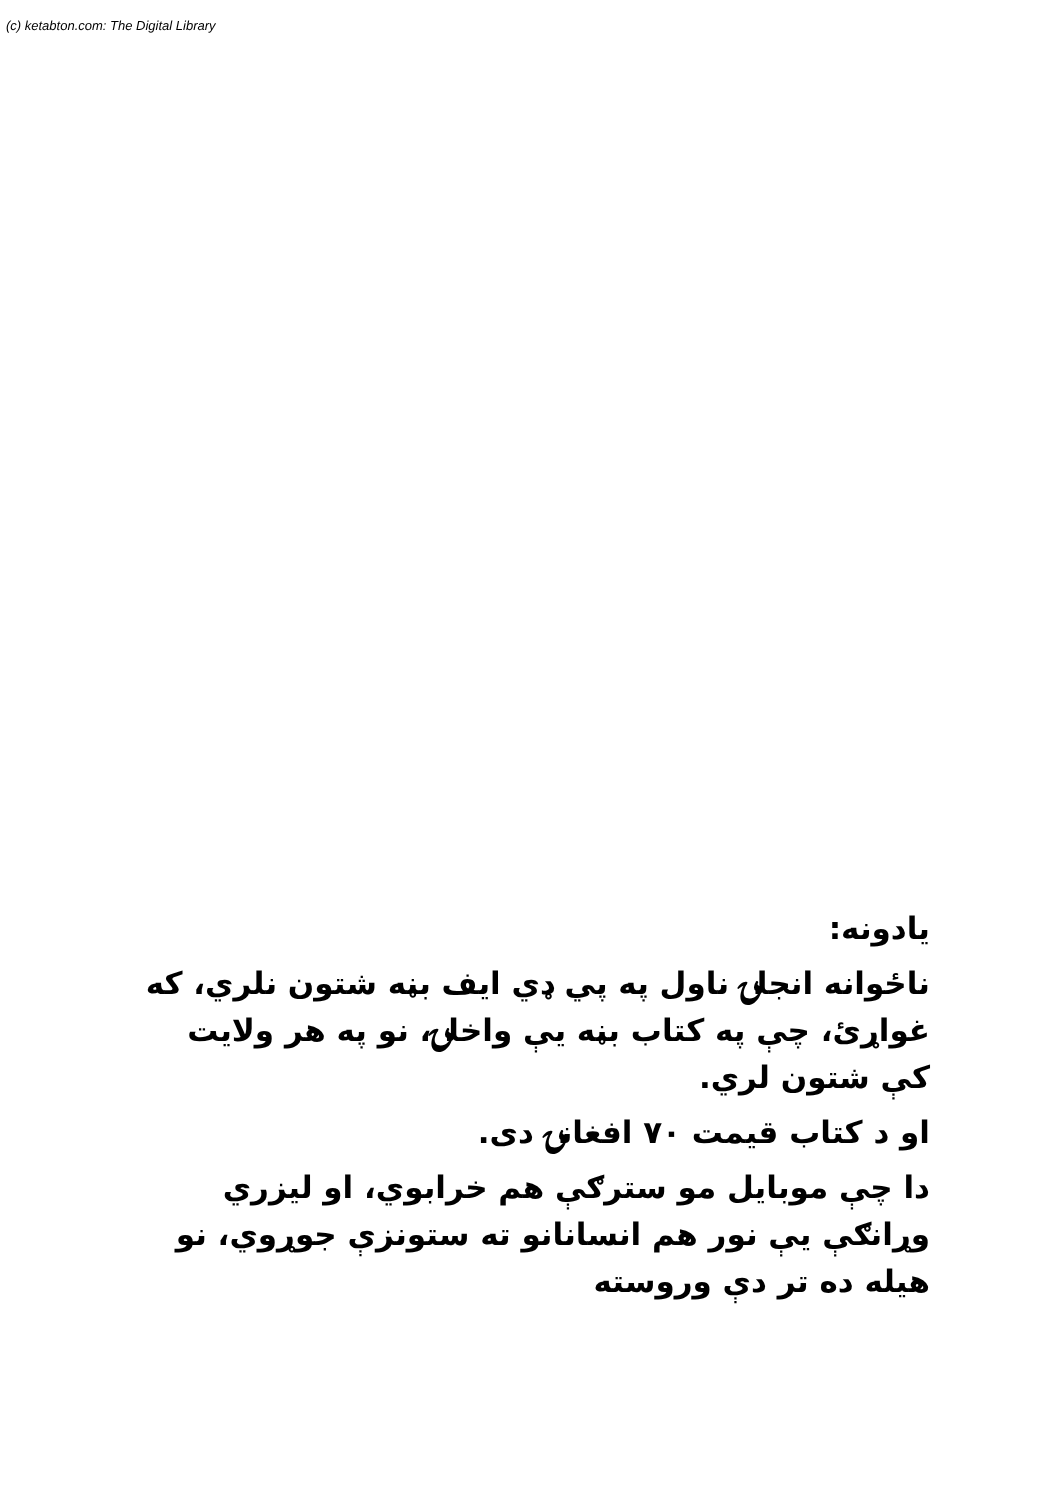(c) ketabton.com: The Digital Library
یادونه:
ناځوانه انجلۍ ناول په پي ډي ايف بڼه شتون نلري، که غواړئ، چې په کتاب بڼه يې واخلۍ، نو په هر ولايت کې شتون لري.
او د کتاب قيمت ۷۰ افغانۍ دی.
دا چې موبايل مو سترګې هم خرابوي، او ليزري وړانګې يې نور هم انسانانو ته ستونزې جوړوي، نو هيله ده تر دې وروسته